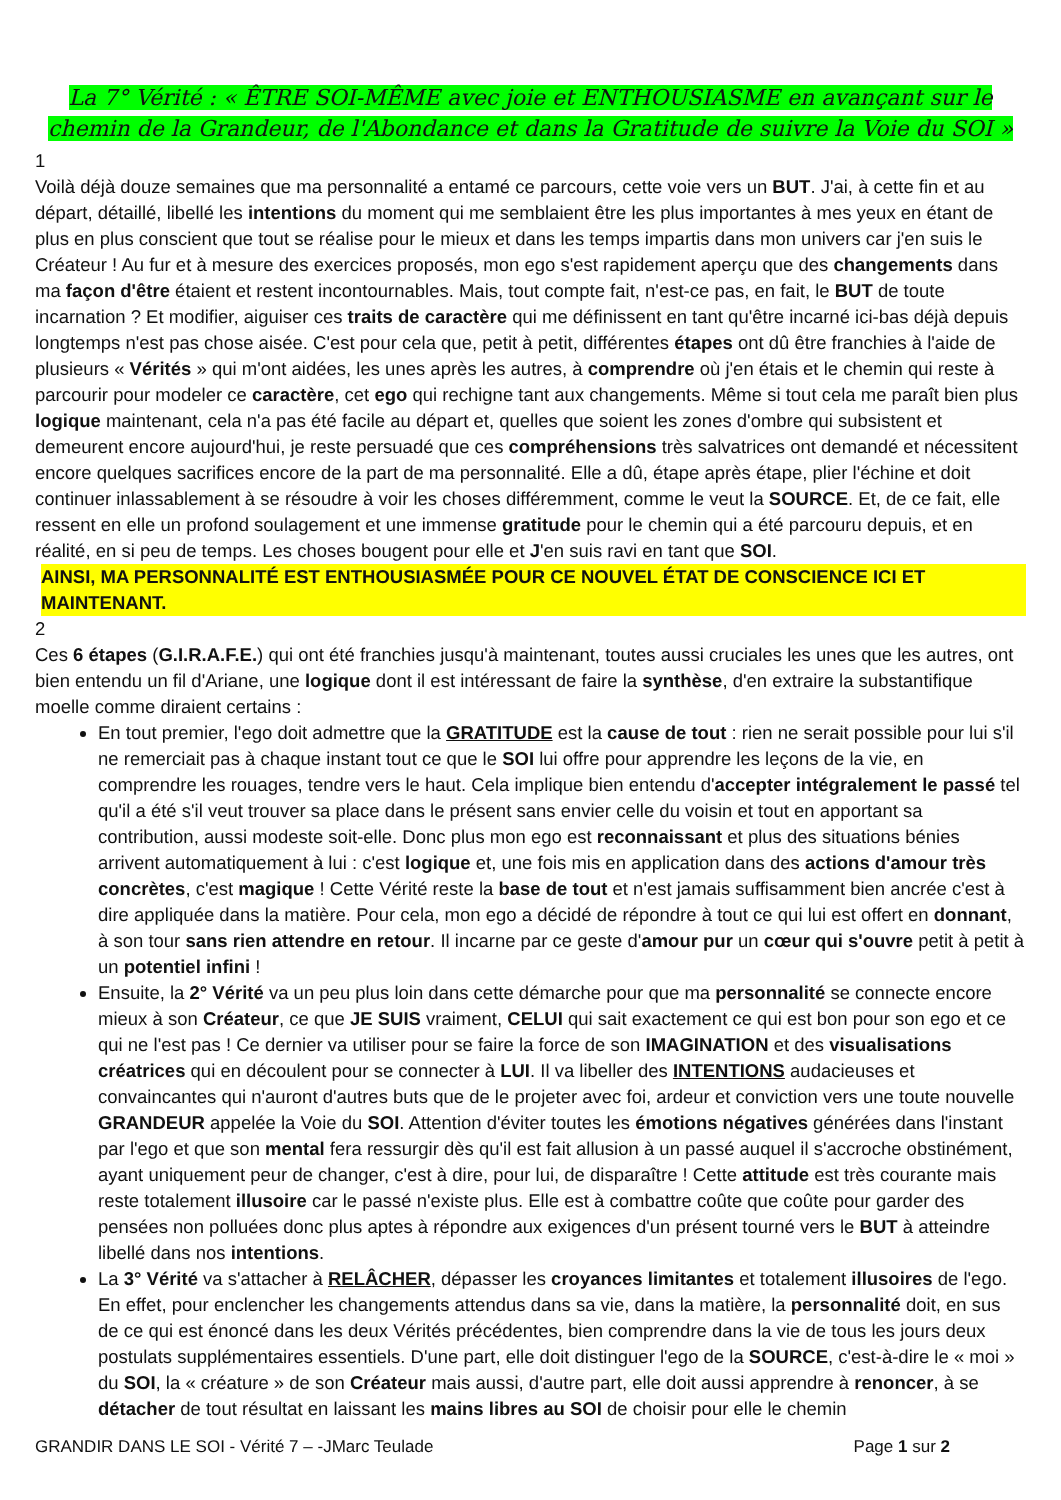La 7° Vérité : « ÊTRE SOI-MÊME avec joie et ENTHOUSIASME en avançant sur le chemin de la Grandeur, de l'Abondance et dans la Gratitude de suivre la Voie du SOI »
1
Voilà déjà douze semaines que ma personnalité a entamé ce parcours, cette voie vers un BUT. J'ai, à cette fin et au départ, détaillé, libellé les intentions du moment qui me semblaient être les plus importantes à mes yeux en étant de plus en plus conscient que tout se réalise pour le mieux et dans les temps impartis dans mon univers car j'en suis le Créateur ! Au fur et à mesure des exercices proposés, mon ego s'est rapidement aperçu que des changements dans ma façon d'être étaient et restent incontournables. Mais, tout compte fait, n'est-ce pas, en fait, le BUT de toute incarnation ? Et modifier, aiguiser ces traits de caractère qui me définissent en tant qu'être incarné ici-bas déjà depuis longtemps n'est pas chose aisée. C'est pour cela que, petit à petit, différentes étapes ont dû être franchies à l'aide de plusieurs « Vérités » qui m'ont aidées, les unes après les autres, à comprendre où j'en étais et le chemin qui reste à parcourir pour modeler ce caractère, cet ego qui rechigne tant aux changements. Même si tout cela me paraît bien plus logique maintenant, cela n'a pas été facile au départ et, quelles que soient les zones d'ombre qui subsistent et demeurent encore aujourd'hui, je reste persuadé que ces compréhensions très salvatrices ont demandé et nécessitent encore quelques sacrifices encore de la part de ma personnalité. Elle a dû, étape après étape, plier l'échine et doit continuer inlassablement à se résoudre à voir les choses différemment, comme le veut la SOURCE. Et, de ce fait, elle ressent en elle un profond soulagement et une immense gratitude pour le chemin qui a été parcouru depuis, et en réalité, en si peu de temps. Les choses bougent pour elle et J'en suis ravi en tant que SOI.
AINSI, MA PERSONNALITÉ EST ENTHOUSIASMÉE POUR CE NOUVEL ÉTAT DE CONSCIENCE ICI ET MAINTENANT.
2
Ces 6 étapes (G.I.R.A.F.E.) qui ont été franchies jusqu'à maintenant, toutes aussi cruciales les unes que les autres, ont bien entendu un fil d'Ariane, une logique dont il est intéressant de faire la synthèse, d'en extraire la substantifique moelle comme diraient certains :
En tout premier, l'ego doit admettre que la GRATITUDE est la cause de tout : rien ne serait possible pour lui s'il ne remerciait pas à chaque instant tout ce que le SOI lui offre pour apprendre les leçons de la vie, en comprendre les rouages, tendre vers le haut. Cela implique bien entendu d'accepter intégralement le passé tel qu'il a été s'il veut trouver sa place dans le présent sans envier celle du voisin et tout en apportant sa contribution, aussi modeste soit-elle. Donc plus mon ego est reconnaissant et plus des situations bénies arrivent automatiquement à lui : c'est logique et, une fois mis en application dans des actions d'amour très concrètes, c'est magique ! Cette Vérité reste la base de tout et n'est jamais suffisamment bien ancrée c'est à dire appliquée dans la matière. Pour cela, mon ego a décidé de répondre à tout ce qui lui est offert en donnant, à son tour sans rien attendre en retour. Il incarne par ce geste d'amour pur un cœur qui s'ouvre petit à petit à un potentiel infini !
Ensuite, la 2° Vérité va un peu plus loin dans cette démarche pour que ma personnalité se connecte encore mieux à son Créateur, ce que JE SUIS vraiment, CELUI qui sait exactement ce qui est bon pour son ego et ce qui ne l'est pas ! Ce dernier va utiliser pour se faire la force de son IMAGINATION et des visualisations créatrices qui en découlent pour se connecter à LUI. Il va libeller des INTENTIONS audacieuses et convaincantes qui n'auront d'autres buts que de le projeter avec foi, ardeur et conviction vers une toute nouvelle GRANDEUR appelée la Voie du SOI. Attention d'éviter toutes les émotions négatives générées dans l'instant par l'ego et que son mental fera ressurgir dès qu'il est fait allusion à un passé auquel il s'accroche obstinément, ayant uniquement peur de changer, c'est à dire, pour lui, de disparaître ! Cette attitude est très courante mais reste totalement illusoire car le passé n'existe plus. Elle est à combattre coûte que coûte pour garder des pensées non polluées donc plus aptes à répondre aux exigences d'un présent tourné vers le BUT à atteindre libellé dans nos intentions.
La 3° Vérité va s'attacher à RELÂCHER, dépasser les croyances limitantes et totalement illusoires de l'ego. En effet, pour enclencher les changements attendus dans sa vie, dans la matière, la personnalité doit, en sus de ce qui est énoncé dans les deux Vérités précédentes, bien comprendre dans la vie de tous les jours deux postulats supplémentaires essentiels. D'une part, elle doit distinguer l'ego de la SOURCE, c'est-à-dire le « moi » du SOI, la « créature » de son Créateur mais aussi, d'autre part, elle doit aussi apprendre à renoncer, à se détacher de tout résultat en laissant les mains libres au SOI de choisir pour elle le chemin
GRANDIR DANS LE SOI - Vérité 7 – -JMarc Teulade Page 1 sur 2